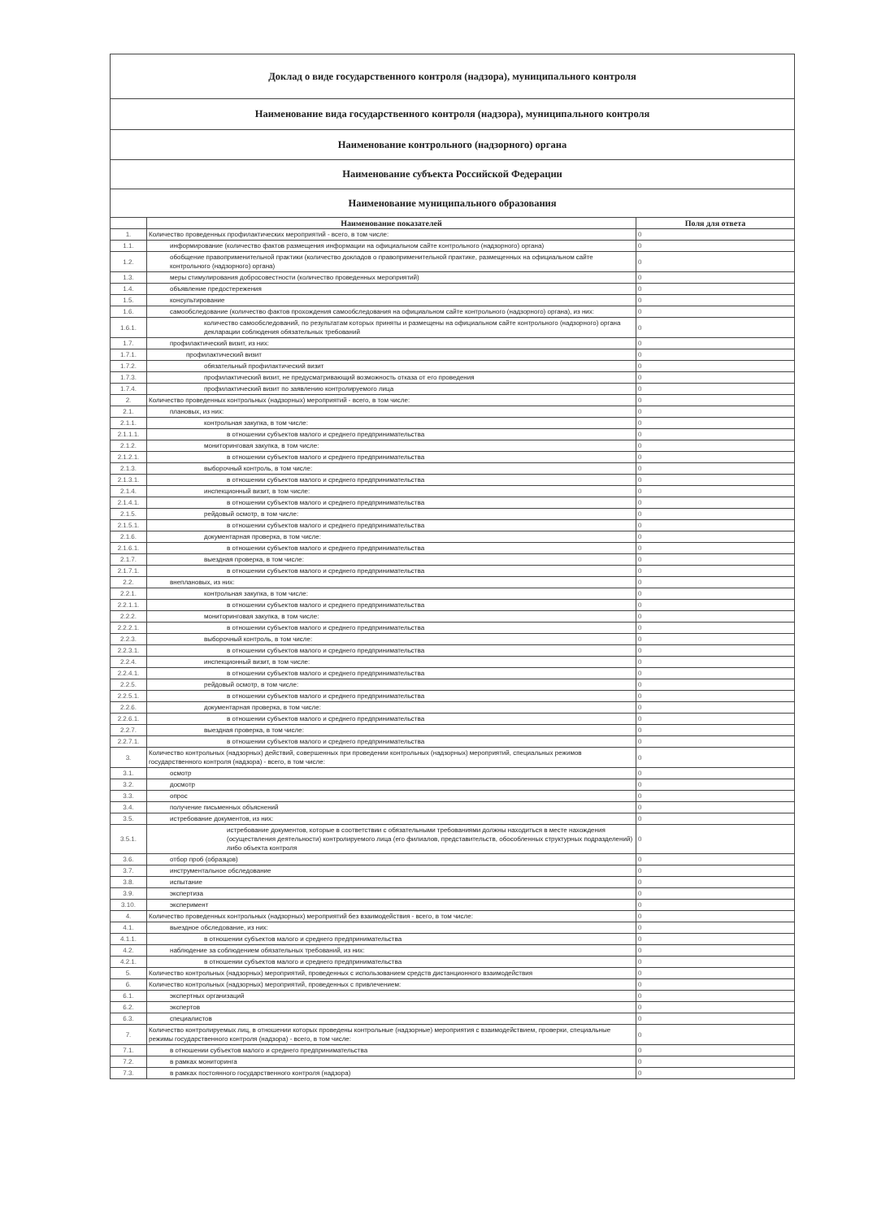Доклад о виде государственного контроля (надзора), муниципального контроля
Наименование вида государственного контроля (надзора), муниципального контроля
Наименование контрольного (надзорного) органа
Наименование субъекта Российской Федерации
Наименование муниципального образования
| | Наименование показателей | Поля для ответа |
| --- | --- | --- |
| 1. | Количество проведенных профилактических мероприятий - всего, в том числе: | 0 |
| 1.1. | информирование (количество фактов размещения информации на официальном сайте контрольного (надзорного) органа) | 0 |
| 1.2. | обобщение правоприменительной практики (количество докладов о правоприменительной практике, размещенных на официальном сайте контрольного (надзорного) органа) | 0 |
| 1.3. | меры стимулирования добросовестности (количество проведенных мероприятий) | 0 |
| 1.4. | объявление предостережения | 0 |
| 1.5. | консультирование | 0 |
| 1.6. | самообследование (количество фактов прохождения самообследования на официальном сайте контрольного (надзорного) органа), из них: | 0 |
| 1.6.1. | количество самообследований, по результатам которых приняты и размещены на официальном сайте контрольного (надзорного) органа декларации соблюдения обязательных требований | 0 |
| 1.7. | профилактический визит, из них: | 0 |
| 1.7.1. | профилактический визит | 0 |
| 1.7.2. | обязательный профилактический визит | 0 |
| 1.7.3. | профилактический визит, не предусматривающий возможность отказа от его проведения | 0 |
| 1.7.4. | профилактический визит по заявлению контролируемого лица | 0 |
| 2. | Количество проведенных контрольных (надзорных) мероприятий - всего, в том числе: | 0 |
| 2.1. | плановых, из них: | 0 |
| 2.1.1. | контрольная закупка, в том числе: | 0 |
| 2.1.1.1. | в отношении субъектов малого и среднего предпринимательства | 0 |
| 2.1.2. | мониторинговая закупка, в том числе: | 0 |
| 2.1.2.1. | в отношении субъектов малого и среднего предпринимательства | 0 |
| 2.1.3. | выборочный контроль, в том числе: | 0 |
| 2.1.3.1. | в отношении субъектов малого и среднего предпринимательства | 0 |
| 2.1.4. | инспекционный визит, в том числе: | 0 |
| 2.1.4.1. | в отношении субъектов малого и среднего предпринимательства | 0 |
| 2.1.5. | рейдовый осмотр, в том числе: | 0 |
| 2.1.5.1. | в отношении субъектов малого и среднего предпринимательства | 0 |
| 2.1.6. | документарная проверка, в том числе: | 0 |
| 2.1.6.1. | в отношении субъектов малого и среднего предпринимательства | 0 |
| 2.1.7. | выездная проверка, в том числе: | 0 |
| 2.1.7.1. | в отношении субъектов малого и среднего предпринимательства | 0 |
| 2.2. | внеплановых, из них: | 0 |
| 2.2.1. | контрольная закупка, в том числе: | 0 |
| 2.2.1.1. | в отношении субъектов малого и среднего предпринимательства | 0 |
| 2.2.2. | мониторинговая закупка, в том числе: | 0 |
| 2.2.2.1. | в отношении субъектов малого и среднего предпринимательства | 0 |
| 2.2.3. | выборочный контроль, в том числе: | 0 |
| 2.2.3.1. | в отношении субъектов малого и среднего предпринимательства | 0 |
| 2.2.4. | инспекционный визит, в том числе: | 0 |
| 2.2.4.1. | в отношении субъектов малого и среднего предпринимательства | 0 |
| 2.2.5. | рейдовый осмотр, в том числе: | 0 |
| 2.2.5.1. | в отношении субъектов малого и среднего предпринимательства | 0 |
| 2.2.6. | документарная проверка, в том числе: | 0 |
| 2.2.6.1. | в отношении субъектов малого и среднего предпринимательства | 0 |
| 2.2.7. | выездная проверка, в том числе: | 0 |
| 2.2.7.1. | в отношении субъектов малого и среднего предпринимательства | 0 |
| 3. | Количество контрольных (надзорных) действий, совершенных при проведении контрольных (надзорных) мероприятий, специальных режимов государственного контроля (надзора) - всего, в том числе: | 0 |
| 3.1. | осмотр | 0 |
| 3.2. | досмотр | 0 |
| 3.3. | опрос | 0 |
| 3.4. | получение письменных объяснений | 0 |
| 3.5. | истребование документов, из них: | 0 |
| 3.5.1. | истребование документов, которые в соответствии с обязательными требованиями должны находиться в месте нахождения (осуществления деятельности) контролируемого лица (его филиалов, представительств, обособленных структурных подразделений) либо объекта контроля | 0 |
| 3.6. | отбор проб (образцов) | 0 |
| 3.7. | инструментальное обследование | 0 |
| 3.8. | испытание | 0 |
| 3.9. | экспертиза | 0 |
| 3.10. | эксперимент | 0 |
| 4. | Количество проведенных контрольных (надзорных) мероприятий без взаимодействия - всего, в том числе: | 0 |
| 4.1. | выездное обследование, из них: | 0 |
| 4.1.1. | в отношении субъектов малого и среднего предпринимательства | 0 |
| 4.2. | наблюдение за соблюдением обязательных требований, из них: | 0 |
| 4.2.1. | в отношении субъектов малого и среднего предпринимательства | 0 |
| 5. | Количество контрольных (надзорных) мероприятий, проведенных с использованием средств дистанционного взаимодействия | 0 |
| 6. | Количество контрольных (надзорных) мероприятий, проведенных с привлечением: | 0 |
| 6.1. | экспертных организаций | 0 |
| 6.2. | экспертов | 0 |
| 6.3. | специалистов | 0 |
| 7. | Количество контролируемых лиц, в отношении которых проведены контрольные (надзорные) мероприятия с взаимодействием, проверки, специальные режимы государственного контроля (надзора) - всего, в том числе: | 0 |
| 7.1. | в отношении субъектов малого и среднего предпринимательства | 0 |
| 7.2. | в рамках мониторинга | 0 |
| 7.3. | в рамках постоянного государственного контроля (надзора) | 0 |